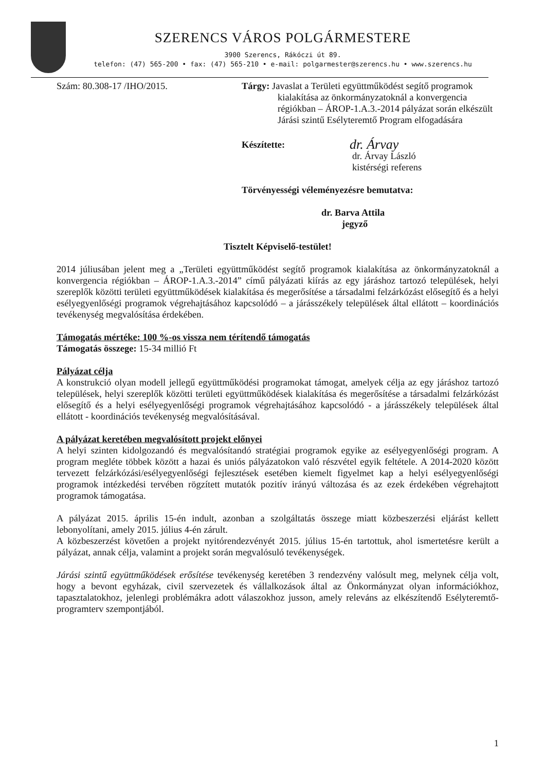SZERENCS VÁROS POLGÁRMESTERE
3900 Szerencs, Rákóczi út 89.
telefon: (47) 565-200 • fax: (47) 565-210 • e-mail: polgarmester@szerencs.hu • www.szerencs.hu
Szám: 80.308-17 /IHO/2015. Tárgy: Javaslat a Területi együttműködést segítő programok
kialakítása az önkormányzatoknál a konvergencia régiókban – ÁROP-1.A.3.-2014 pályázat során elkészült Járási szintű Esélyteremtő Program elfogadására
Készítette: dr. Árvay
dr. Árvay László
kistérségi referens
Törvényességi véleményezésre bemutatva:
dr. Barva Attila
jegyző
Tisztelt Képviselő-testület!
2014 júliusában jelent meg a „Területi együttműködést segítő programok kialakítása az önkormányzatoknál a konvergencia régiókban – ÁROP-1.A.3.-2014” című pályázati kiírás az egy járáshoz tartozó települések, helyi szereplők közötti területi együttműködések kialakítása és megerősítése a társadalmi felzárkózást elősegítő és a helyi esélyegyenlőségi programok végrehajtásához kapcsolódó – a járásszékely települések által ellátott – koordinációs tevékenység megvalósítása érdekében.
Támogatás mértéke: 100 %-os vissza nem térítendő támogatás
Támogatás összege: 15-34 millió Ft
Pályázat célja
A konstrukció olyan modell jellegű együttműködési programokat támogat, amelyek célja az egy járáshoz tartozó települések, helyi szereplők közötti területi együttműködések kialakítása és megerősítése a társadalmi felzárkózást elősegítő és a helyi esélyegyenlőségi programok végrehajtásához kapcsolódó - a járásszékely települések által ellátott - koordinációs tevékenység megvalósításával.
A pályázat keretében megvalósított projekt előnyei
A helyi szinten kidolgozandó és megvalósítandó stratégiai programok egyike az esélyegyenlőségi program. A program megléte többek között a hazai és uniós pályázatokon való részvétel egyik feltétele. A 2014-2020 között tervezett felzárkózási/esélyegyenlőségi fejlesztések esetében kiemelt figyelmet kap a helyi esélyegyenlőségi programok intézkedési tervében rögzített mutatók pozitív irányú változása és az ezek érdekében végrehajtott programok támogatása.
A pályázat 2015. április 15-én indult, azonban a szolgáltatás összege miatt közbeszerzési eljárást kellett lebonyolítani, amely 2015. július 4-én zárult.
A közbeszerzést követően a projekt nyitórendezvényét 2015. július 15-én tartottuk, ahol ismertetésre került a pályázat, annak célja, valamint a projekt során megvalósuló tevékenységek.
Járási szintű együttműködések erősítése tevékenység keretében 3 rendezvény valósult meg, melynek célja volt, hogy a bevont egyházak, civil szervezetek és vállalkozások által az Önkormányzat olyan információkhoz, tapasztalatokhoz, jelenlegi problémákra adott válaszokhoz jusson, amely releváns az elkészítendő Esélyteremtő-programterv szempontjából.
1